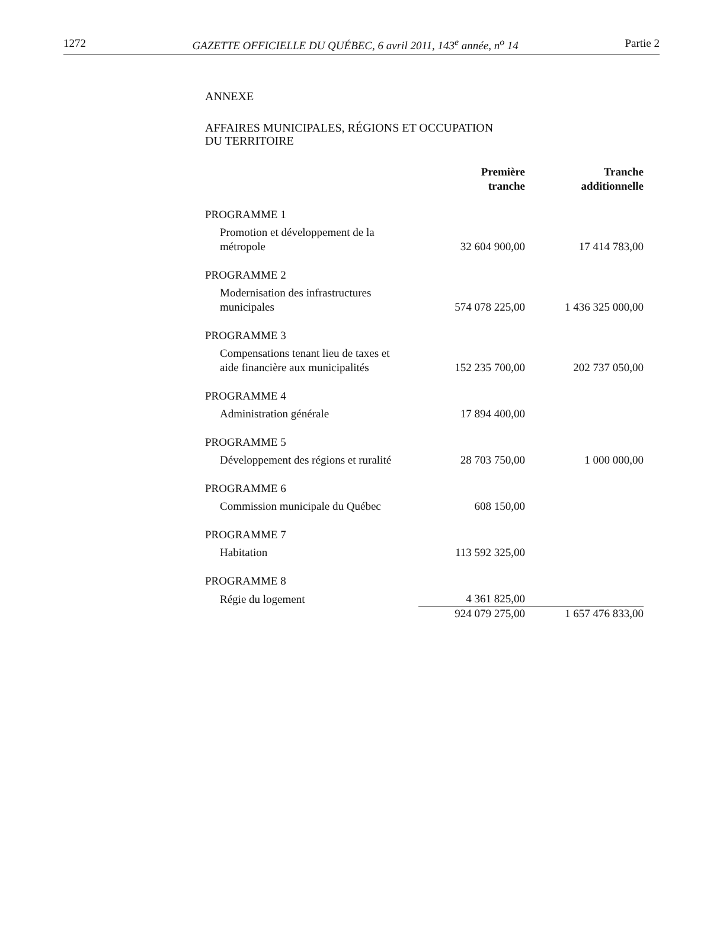1272 GAZETTE OFFICIELLE DU QUÉBEC, 6 avril 2011, 143<sup>e</sup> année, n<sup>o</sup> 14 Partie 2
ANNEXE
AFFAIRES MUNICIPALES, RÉGIONS ET OCCUPATION
DU TERRITOIRE
| | Première tranche | Tranche additionnelle |
| --- | --- | --- |
| PROGRAMME 1 | | |
| Promotion et développement de la métropole | 32 604 900,00 | 17 414 783,00 |
| PROGRAMME 2 | | |
| Modernisation des infrastructures municipales | 574 078 225,00 | 1 436 325 000,00 |
| PROGRAMME 3 | | |
| Compensations tenant lieu de taxes et aide financière aux municipalités | 152 235 700,00 | 202 737 050,00 |
| PROGRAMME 4 | | |
| Administration générale | 17 894 400,00 | |
| PROGRAMME 5 | | |
| Développement des régions et ruralité | 28 703 750,00 | 1 000 000,00 |
| PROGRAMME 6 | | |
| Commission municipale du Québec | 608 150,00 | |
| PROGRAMME 7 | | |
| Habitation | 113 592 325,00 | |
| PROGRAMME 8 | | |
| Régie du logement | 4 361 825,00 | |
| | 924 079 275,00 | 1 657 476 833,00 |